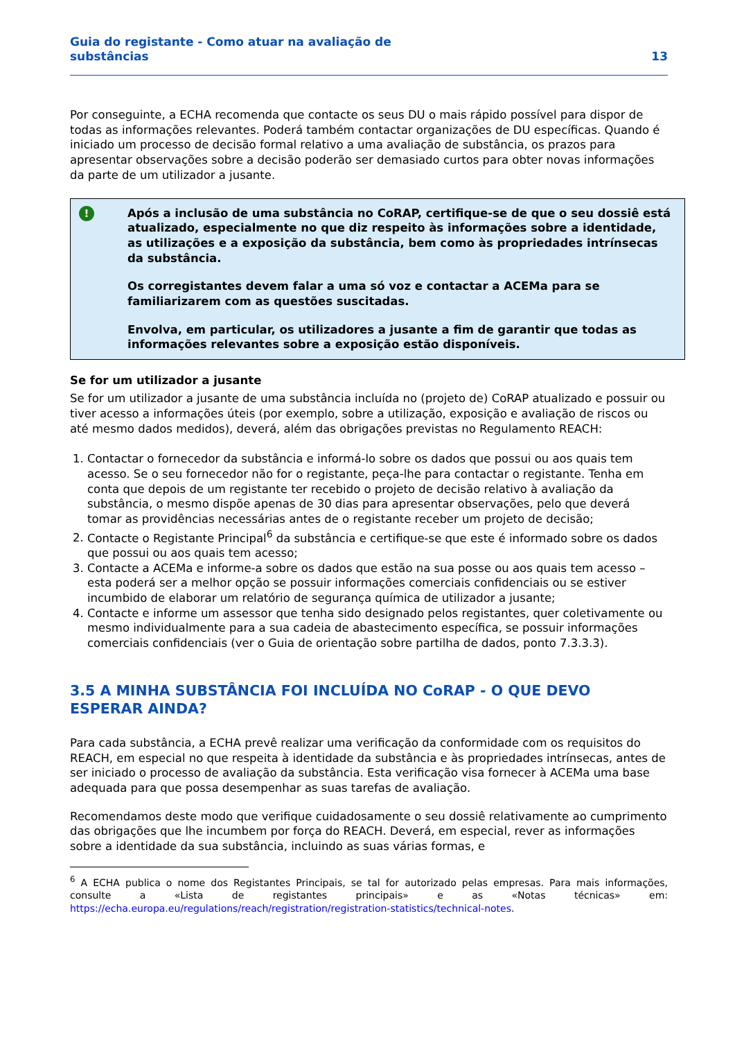Guia do registante - Como atuar na avaliação de
substâncias
13
Por conseguinte, a ECHA recomenda que contacte os seus DU o mais rápido possível para dispor de todas as informações relevantes. Poderá também contactar organizações de DU específicas. Quando é iniciado um processo de decisão formal relativo a uma avaliação de substância, os prazos para apresentar observações sobre a decisão poderão ser demasiado curtos para obter novas informações da parte de um utilizador a jusante.
!
Após a inclusão de uma substância no CoRAP, certifique-se de que o seu dossiê está atualizado, especialmente no que diz respeito às informações sobre a identidade, as utilizações e a exposição da substância, bem como às propriedades intrínsecas da substância.
Os corregistantes devem falar a uma só voz e contactar a ACEMa para se familiarizarem com as questões suscitadas.
Envolva, em particular, os utilizadores a jusante a fim de garantir que todas as informações relevantes sobre a exposição estão disponíveis.
Se for um utilizador a jusante
Se for um utilizador a jusante de uma substância incluída no (projeto de) CoRAP atualizado e possuir ou tiver acesso a informações úteis (por exemplo, sobre a utilização, exposição e avaliação de riscos ou até mesmo dados medidos), deverá, além das obrigações previstas no Regulamento REACH:
1. Contactar o fornecedor da substância e informá-lo sobre os dados que possui ou aos quais tem acesso. Se o seu fornecedor não for o registante, peça-lhe para contactar o registante. Tenha em conta que depois de um registante ter recebido o projeto de decisão relativo à avaliação da substância, o mesmo dispõe apenas de 30 dias para apresentar observações, pelo que deverá tomar as providências necessárias antes de o registante receber um projeto de decisão;
2. Contacte o Registante Principal<sup>6</sup> da substância e certifique-se que este é informado sobre os dados que possui ou aos quais tem acesso;
3. Contacte a ACEMa e informe-a sobre os dados que estão na sua posse ou aos quais tem acesso – esta poderá ser a melhor opção se possuir informações comerciais confidenciais ou se estiver incumbido de elaborar um relatório de segurança química de utilizador a jusante;
4. Contacte e informe um assessor que tenha sido designado pelos registantes, quer coletivamente ou mesmo individualmente para a sua cadeia de abastecimento específica, se possuir informações comerciais confidenciais (ver o Guia de orientação sobre partilha de dados, ponto 7.3.3.3).
3.5 A MINHA SUBSTÂNCIA FOI INCLUÍDA NO CoRAP - O QUE DEVO ESPERAR AINDA?
Para cada substância, a ECHA prevê realizar uma verificação da conformidade com os requisitos do REACH, em especial no que respeita à identidade da substância e às propriedades intrínsecas, antes de ser iniciado o processo de avaliação da substância. Esta verificação visa fornecer à ACEMa uma base adequada para que possa desempenhar as suas tarefas de avaliação.
Recomendamos deste modo que verifique cuidadosamente o seu dossiê relativamente ao cumprimento das obrigações que lhe incumbem por força do REACH. Deverá, em especial, rever as informações sobre a identidade da sua substância, incluindo as suas várias formas, e
<sup>6</sup> A ECHA publica o nome dos Registantes Principais, se tal for autorizado pelas empresas. Para mais informações, consulte a «Lista de registantes principais» e as «Notas técnicas» em: https://echa.europa.eu/regulations/reach/registration/registration-statistics/technical-notes.